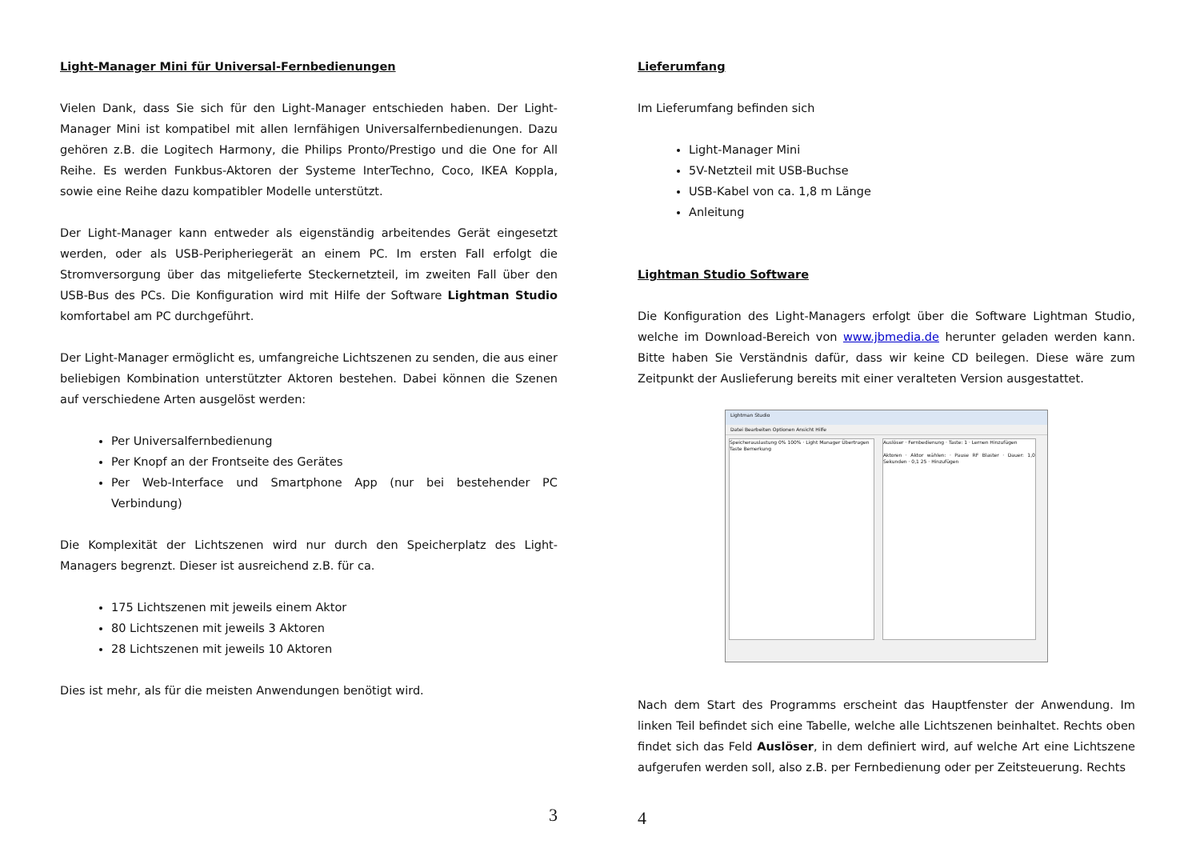Light-Manager Mini für Universal-Fernbedienungen
Vielen Dank, dass Sie sich für den Light-Manager entschieden haben. Der Light-Manager Mini ist kompatibel mit allen lernfähigen Universalfernbedienungen. Dazu gehören z.B. die Logitech Harmony, die Philips Pronto/Prestigo und die One for All Reihe. Es werden Funkbus-Aktoren der Systeme InterTechno, Coco, IKEA Koppla, sowie eine Reihe dazu kompatibler Modelle unterstützt.
Der Light-Manager kann entweder als eigenständig arbeitendes Gerät eingesetzt werden, oder als USB-Peripheriegerät an einem PC. Im ersten Fall erfolgt die Stromversorgung über das mitgelieferte Steckernetzteil, im zweiten Fall über den USB-Bus des PCs. Die Konfiguration wird mit Hilfe der Software Lightman Studio komfortabel am PC durchgeführt.
Der Light-Manager ermöglicht es, umfangreiche Lichtszenen zu senden, die aus einer beliebigen Kombination unterstützter Aktoren bestehen. Dabei können die Szenen auf verschiedene Arten ausgelöst werden:
Per Universalfernbedienung
Per Knopf an der Frontseite des Gerätes
Per Web-Interface und Smartphone App (nur bei bestehender PC Verbindung)
Die Komplexität der Lichtszenen wird nur durch den Speicherplatz des Light-Managers begrenzt. Dieser ist ausreichend z.B. für ca.
175 Lichtszenen mit jeweils einem Aktor
80 Lichtszenen mit jeweils 3 Aktoren
28 Lichtszenen mit jeweils 10 Aktoren
Dies ist mehr, als für die meisten Anwendungen benötigt wird.
3
Lieferumfang
Im Lieferumfang befinden sich
Light-Manager Mini
5V-Netzteil mit USB-Buchse
USB-Kabel von ca. 1,8 m Länge
Anleitung
Lightman Studio Software
Die Konfiguration des Light-Managers erfolgt über die Software Lightman Studio, welche im Download-Bereich von www.jbmedia.de herunter geladen werden kann. Bitte haben Sie Verständnis dafür, dass wir keine CD beilegen. Diese wäre zum Zeitpunkt der Auslieferung bereits mit einer veralteten Version ausgestattet.
Lightman Studio
Datei Bearbeiten Optionen Ansicht Hilfe
Speicherauslastung 0% 100% · Light Manager Übertragen
Taste Bemerkung
Auslöser · Fernbedienung · Taste: 1 · Lernen Hinzufügen
Aktoren · Aktor wählen: · Pause RF Blaster · Dauer: 1,0 Sekunden · 0,1 25 · Hinzufügen
Nach dem Start des Programms erscheint das Hauptfenster der Anwendung. Im linken Teil befindet sich eine Tabelle, welche alle Lichtszenen beinhaltet. Rechts oben findet sich das Feld Auslöser, in dem definiert wird, auf welche Art eine Lichtszene aufgerufen werden soll, also z.B. per Fernbedienung oder per Zeitsteuerung. Rechts
4